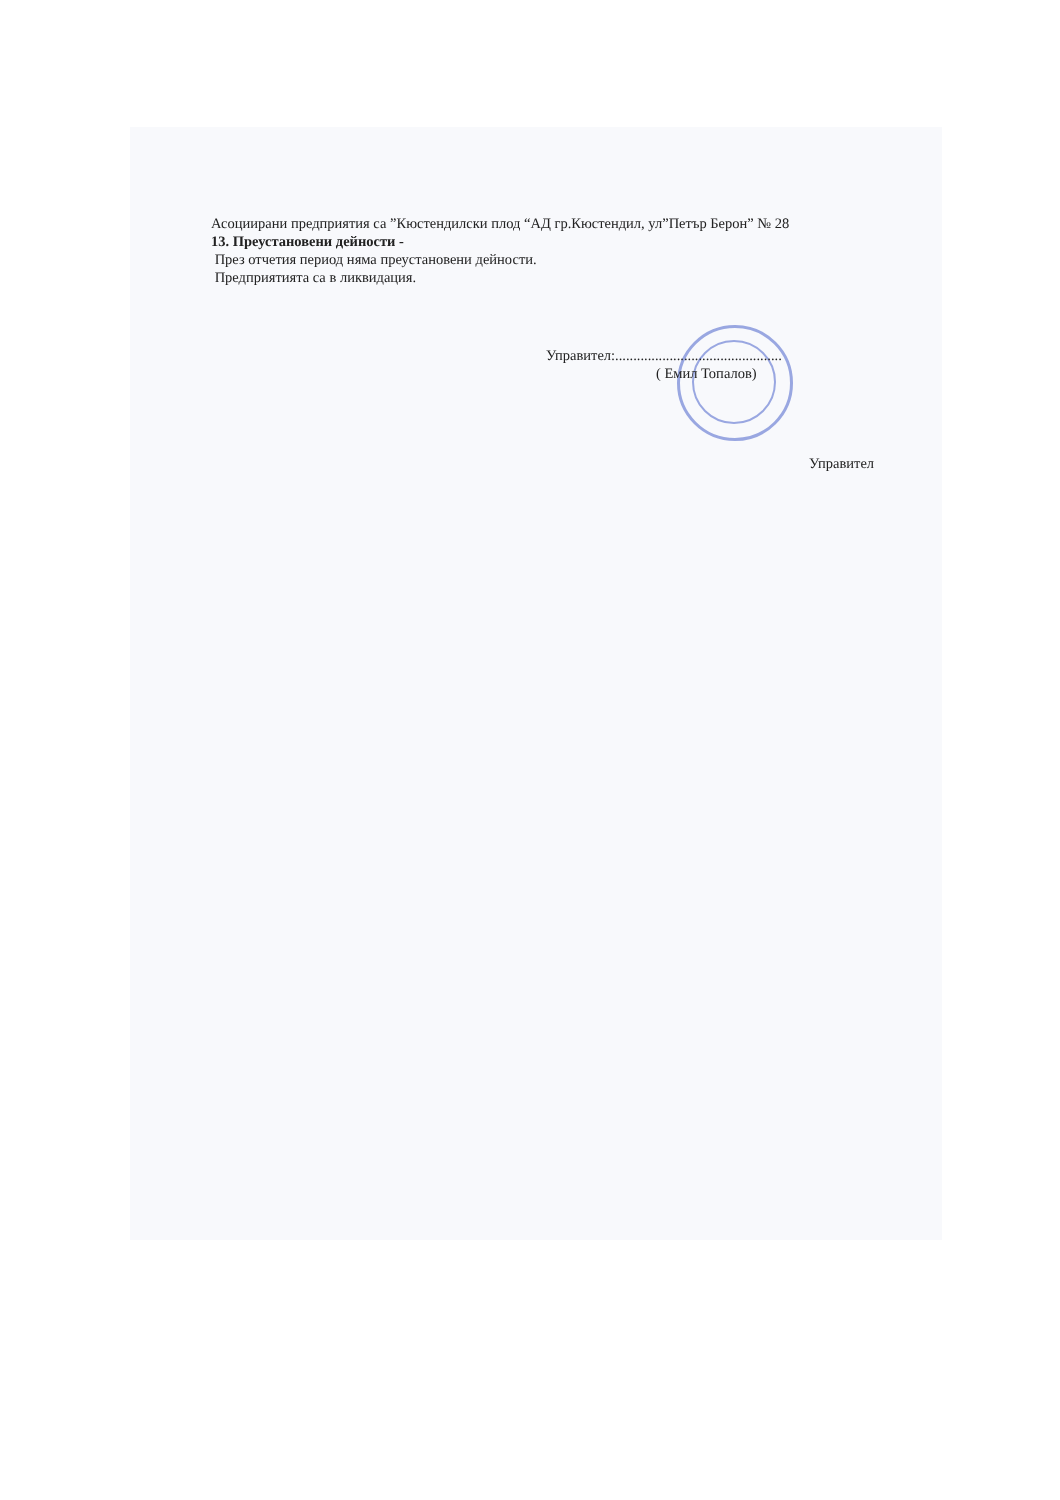Асоциирани предприятия са ”Кюстендилски плод “АД гр.Кюстендил, ул”Петър Берон” № 28
13. Преустановени дейности -
През отчетия период няма преустановени дейности.
Предприятията са в ликвидация.
Управител:..............................................
( Емил Топалов)
Управител